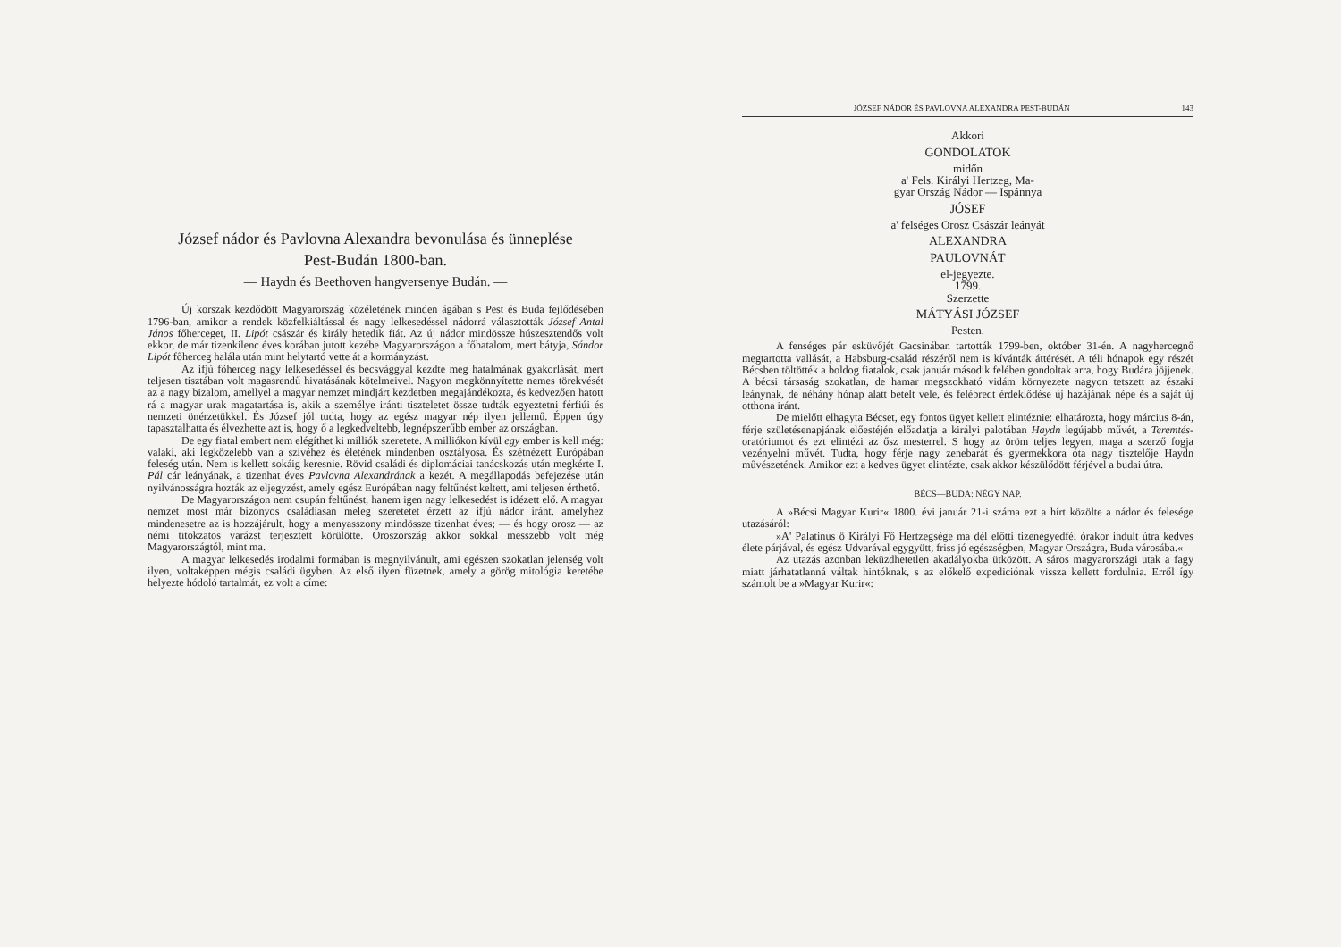József nádor és Pavlovna Alexandra bevonulása és ünneplése
Pest-Budán 1800-ban.
— Haydn és Beethoven hangversenye Budán. —
Új korszak kezdődött Magyarország közéletének minden ágában s Pest és Buda fejlődésében 1796-ban, amikor a rendek közfelkiáltással és nagy lelkesedéssel nádorrá választották József Antal János főherceget, II. Lipót császár és király hetedik fiát. Az új nádor mindössze húszesztendős volt ekkor, de már tizenkilenc éves korában jutott kezébe Magyarországon a főhatalom, mert bátyja, Sándor Lipót főherceg halála után mint helytartó vette át a kormányzást.
Az ifjú főherceg nagy lelkesedéssel és becsvággyal kezdte meg hatalmának gyakorlását, mert teljesen tisztában volt magasrendű hivatásának kötelmeivel. Nagyon megkönnyítette nemes törekvését az a nagy bizalom, amellyel a magyar nemzet mindjárt kezdetben megajándékozta, és kedvezően hatott rá a magyar urak magatartása is, akik a személye iránti tiszteletet össze tudták egyeztetni férfiúi és nemzeti önérzetükkel. És József jól tudta, hogy az egész magyar nép ilyen jellemű. Éppen úgy tapasztalhatta és élvezhette azt is, hogy ő a legkedveltebb, legnépszerűbb ember az országban.
De egy fiatal embert nem elégíthet ki milliók szeretete. A milliókon kívül egy ember is kell még: valaki, aki legközelebb van a szívéhez és életének mindenben osztályosa. És szétnézett Európában feleség után. Nem is kellett sokáig keresnie. Rövid családi és diplomáciai tanácskozás után megkérte I. Pál cár leányának, a tizenhat éves Pavlovna Alexandrának a kezét. A megállapodás befejezése után nyilvánosságra hozták az eljegyzést, amely egész Európában nagy feltűnést keltett, ami teljesen érthető.
De Magyarországon nem csupán feltűnést, hanem igen nagy lelkesedést is idézett elő. A magyar nemzet most már bizonyos családiasan meleg szeretetet érzett az ifjú nádor iránt, amelyhez mindenesetre az is hozzájárult, hogy a menyasszony mindössze tizenhat éves; — és hogy orosz — az némi titokzatos varázst terjesztett körülötte. Oroszország akkor sokkal messzebb volt még Magyarországtól, mint ma.
A magyar lelkesedés irodalmi formában is megnyilvánult, ami egészen szokatlan jelenség volt ilyen, voltaképpen mégis családi ügyben. Az első ilyen füzetnek, amely a görög mitológia keretébe helyezte hódoló tartalmát, ez volt a címe:
JÓZSEF NÁDOR ÉS PAVLOVNA ALEXANDRA PEST-BUDÁN 143
Akkori
GONDOLATOK
midőn
a' Fels. Királyi Hertzeg, Ma-
gyar Ország Nádor — Ispánnya
JÓSEF
a' felséges Orosz Császár leányát
ALEXANDRA
PAULOVNÁT
el-jegyezte.
1799.
Szerzette
MÁTYÁSI JÓZSEF
Pesten.
A fenséges pár esküvőjét Gacsinában tartották 1799-ben, október 31-én. A nagyhercegnő megtartotta vallását, a Habsburg-család részéről nem is kívánták áttérését. A téli hónapok egy részét Bécsben töltötték a boldog fiatalok, csak január második felében gondoltak arra, hogy Budára jöjjenek. A bécsi társaság szokatlan, de hamar megszokható vidám környezete nagyon tetszett az északi leánynak, de néhány hónap alatt betelt vele, és felébredt érdeklődése új hazájának népe és a saját új otthona iránt.
De mielőtt elhagyta Bécset, egy fontos ügyet kellett elintéznie: elhatározta, hogy március 8-án, férje születésenapjának előestéjén előadatja a királyi palotában Haydn legújabb művét, a Teremtés-oratóriumot és ezt elintézi az ősz mesterrel. S hogy az öröm teljes legyen, maga a szerző fogja vezényelni művét. Tudta, hogy férje nagy zenebarát és gyermekkora óta nagy tisztelője Haydn művészetének. Amikor ezt a kedves ügyet elintézte, csak akkor készülődött férjével a budai útra.
BÉCS—BUDA: NÉGY NAP.
A »Bécsi Magyar Kurir« 1800. évi január 21-i száma ezt a hírt közölte a nádor és felesége utazásáról:
»A' Palatinus ö Királyi Fő Hertzegsége ma dél előtti tizenegyedfél órakor indult útra kedves élete párjával, és egész Udvarával egygyütt, friss jó egészségben, Magyar Országra, Buda városába.«
Az utazás azonban leküzdhetetlen akadályokba ütközött. A sáros magyarországi utak a fagy miatt járhatatlanná váltak hintóknak, s az előkelő expediciónak vissza kellett fordulnia. Erről így számolt be a »Magyar Kurir«: